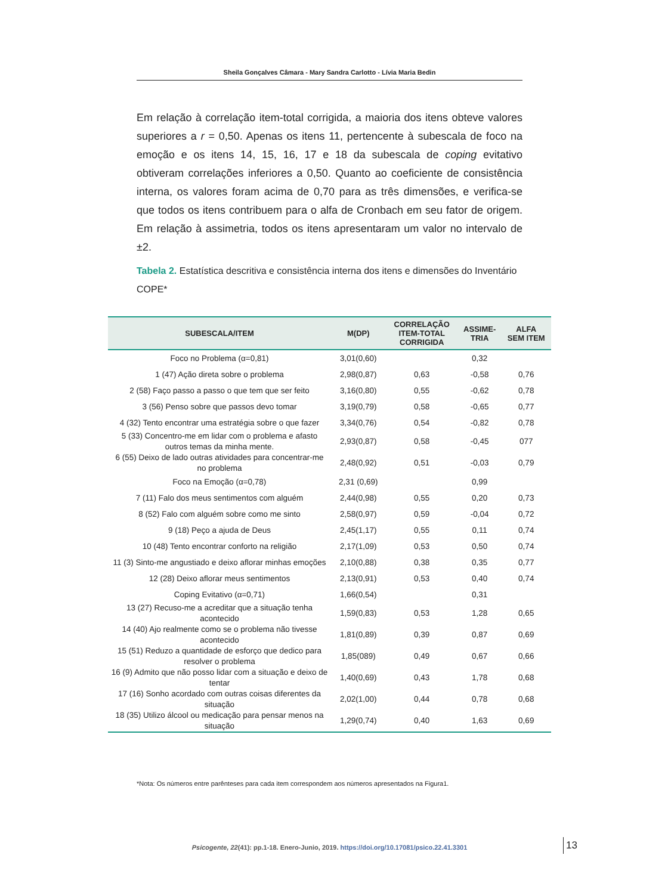Sheila Gonçalves Câmara - Mary Sandra Carlotto - Lívia Maria Bedin
Em relação à correlação item-total corrigida, a maioria dos itens obteve valores superiores a r = 0,50. Apenas os itens 11, pertencente à subescala de foco na emoção e os itens 14, 15, 16, 17 e 18 da subescala de coping evitativo obtiveram correlações inferiores a 0,50. Quanto ao coeficiente de consistência interna, os valores foram acima de 0,70 para as três dimensões, e verifica-se que todos os itens contribuem para o alfa de Cronbach em seu fator de origem. Em relação à assimetria, todos os itens apresentaram um valor no intervalo de ±2.
Tabela 2. Estatística descritiva e consistência interna dos itens e dimensões do Inventário COPE*
| SUBESCALA/ITEM | M(DP) | CORRELAÇÃO ITEM-TOTAL CORRIGIDA | ASSIME- TRIA | ALFA SEM ITEM |
| --- | --- | --- | --- | --- |
| Foco no Problema (α=0,81) | 3,01(0,60) | | 0,32 | |
| 1 (47) Ação direta sobre o problema | 2,98(0,87) | 0,63 | -0,58 | 0,76 |
| 2 (58) Faço passo a passo o que tem que ser feito | 3,16(0,80) | 0,55 | -0,62 | 0,78 |
| 3 (56) Penso sobre que passos devo tomar | 3,19(0,79) | 0,58 | -0,65 | 0,77 |
| 4 (32) Tento encontrar uma estratégia sobre o que fazer | 3,34(0,76) | 0,54 | -0,82 | 0,78 |
| 5 (33) Concentro-me em lidar com o problema e afasto outros temas da minha mente. | 2,93(0,87) | 0,58 | -0,45 | 077 |
| 6 (55) Deixo de lado outras atividades para concentrar-me no problema | 2,48(0,92) | 0,51 | -0,03 | 0,79 |
| Foco na Emoção (α=0,78) | 2,31 (0,69) | | 0,99 | |
| 7 (11) Falo dos meus sentimentos com alguém | 2,44(0,98) | 0,55 | 0,20 | 0,73 |
| 8 (52) Falo com alguém sobre como me sinto | 2,58(0,97) | 0,59 | -0,04 | 0,72 |
| 9 (18) Peço a ajuda de Deus | 2,45(1,17) | 0,55 | 0,11 | 0,74 |
| 10 (48) Tento encontrar conforto na religião | 2,17(1,09) | 0,53 | 0,50 | 0,74 |
| 11 (3) Sinto-me angustiado e deixo aflorar minhas emoções | 2,10(0,88) | 0,38 | 0,35 | 0,77 |
| 12 (28) Deixo aflorar meus sentimentos | 2,13(0,91) | 0,53 | 0,40 | 0,74 |
| Coping Evitativo (α=0,71) | 1,66(0,54) | | 0,31 | |
| 13 (27) Recuso-me a acreditar que a situação tenha acontecido | 1,59(0,83) | 0,53 | 1,28 | 0,65 |
| 14 (40) Ajo realmente como se o problema não tivesse acontecido | 1,81(0,89) | 0,39 | 0,87 | 0,69 |
| 15 (51) Reduzo a quantidade de esforço que dedico para resolver o problema | 1,85(089) | 0,49 | 0,67 | 0,66 |
| 16 (9) Admito que não posso lidar com a situação e deixo de tentar | 1,40(0,69) | 0,43 | 1,78 | 0,68 |
| 17 (16) Sonho acordado com outras coisas diferentes da situação | 2,02(1,00) | 0,44 | 0,78 | 0,68 |
| 18 (35) Utilizo álcool ou medicação para pensar menos na situação | 1,29(0,74) | 0,40 | 1,63 | 0,69 |
*Nota: Os números entre parênteses para cada item correspondem aos números apresentados na Figura1.
Psicogente, 22(41): pp.1-18. Enero-Junio, 2019. https://doi.org/10.17081/psico.22.41.3301 13